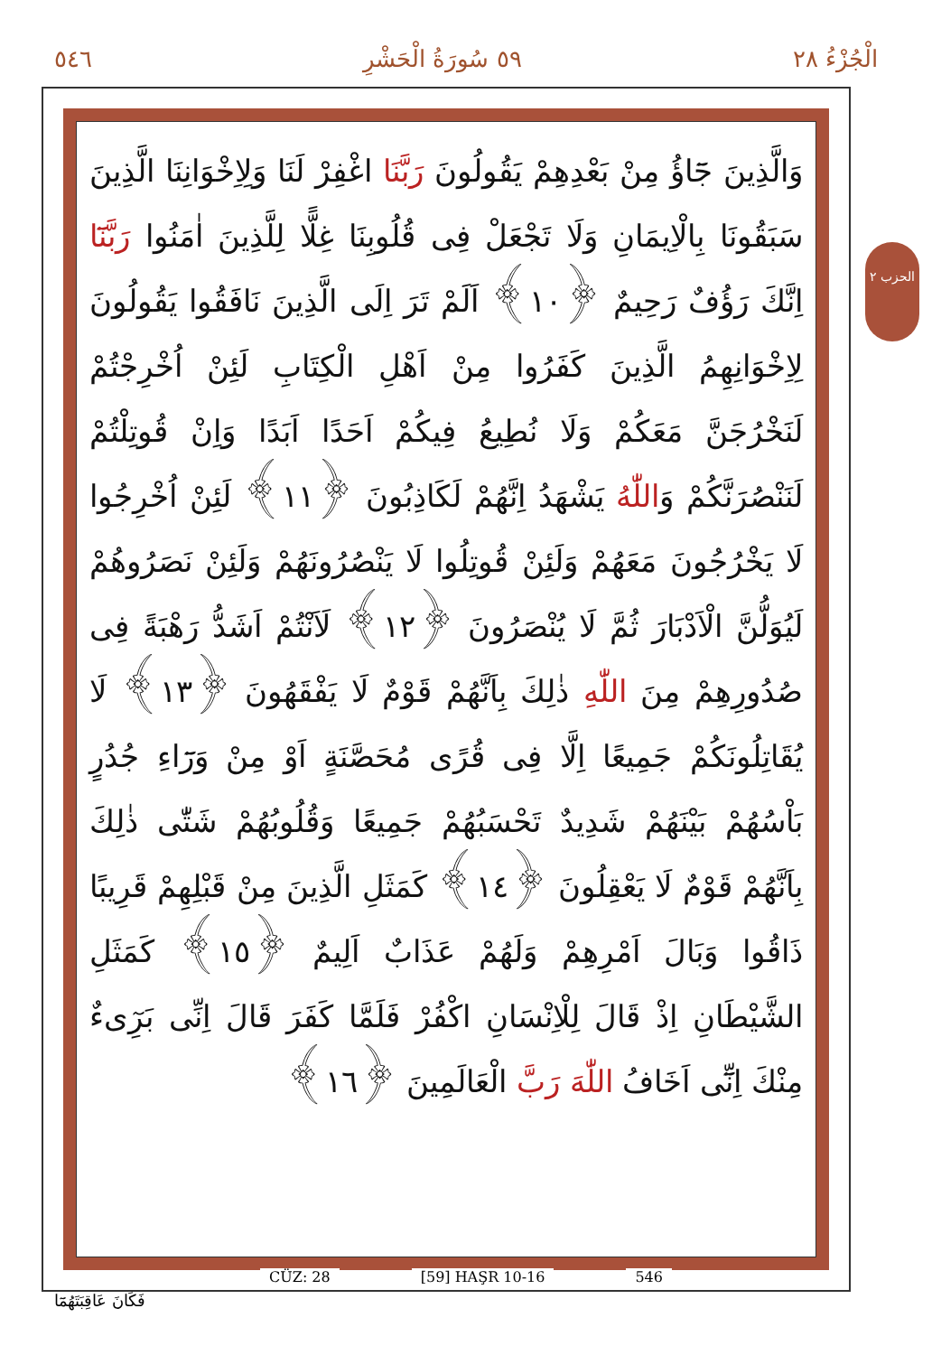٥٤٦ ٥٩ سُورَةُ الْحَشْرِ الْجُزْءُ ٢٨
وَالَّذِينَ جَٓاؤُ مِنْ بَعْدِهِمْ يَقُولُونَ رَبَّنَا اغْفِرْ لَنَا وَلِاِخْوَانِنَا الَّذِينَ سَبَقُونَا بِالْاِيمَانِ وَلَا تَجْعَلْ فِى قُلُوبِنَا غِلًّا لِلَّذِينَ اٰمَنُوا رَبَّنَٓا اِنَّكَ رَؤُفٌ رَحِيمٌ ﴿١٠﴾ اَلَمْ تَرَ اِلَى الَّذِينَ نَافَقُوا يَقُولُونَ لِاِخْوَانِهِمُ الَّذِينَ كَفَرُوا مِنْ اَهْلِ الْكِتَابِ لَئِنْ اُخْرِجْتُمْ لَنَخْرُجَنَّ مَعَكُمْ وَلَا نُطِيعُ فِيكُمْ اَحَدًا اَبَدًا وَاِنْ قُوتِلْتُمْ لَنَنْصُرَنَّكُمْ وَاللّٰهُ يَشْهَدُ اِنَّهُمْ لَكَاذِبُونَ ﴿١١﴾ لَئِنْ اُخْرِجُوا لَا يَخْرُجُونَ مَعَهُمْ وَلَئِنْ قُوتِلُوا لَا يَنْصُرُونَهُمْ وَلَئِنْ نَصَرُوهُمْ لَيُوَلُّنَّ الْاَدْبَارَ ثُمَّ لَا يُنْصَرُونَ ﴿١٢﴾ لَاَنْتُمْ اَشَدُّ رَهْبَةً فِى صُدُورِهِمْ مِنَ اللّٰهِ ذٰلِكَ بِاَنَّهُمْ قَوْمٌ لَا يَفْقَهُونَ ﴿١٣﴾ لَا يُقَاتِلُونَكُمْ جَمِيعًا اِلَّا فِى قُرًى مُحَصَّنَةٍ اَوْ مِنْ وَرَٓاءِ جُدُرٍ بَاْسُهُمْ بَيْنَهُمْ شَدِيدٌ تَحْسَبُهُمْ جَمِيعًا وَقُلُوبُهُمْ شَتّٰى ذٰلِكَ بِاَنَّهُمْ قَوْمٌ لَا يَعْقِلُونَ ﴿١٤﴾ كَمَثَلِ الَّذِينَ مِنْ قَبْلِهِمْ قَرِيبًا ذَاقُوا وَبَالَ اَمْرِهِمْ وَلَهُمْ عَذَابٌ اَلِيمٌ ﴿١٥﴾ كَمَثَلِ الشَّيْطَانِ اِذْ قَالَ لِلْاِنْسَانِ اكْفُرْ فَلَمَّا كَفَرَ قَالَ اِنِّى بَرِٓیءٌ مِنْكَ اِنِّٓى اَخَافُ اللّٰهَ رَبَّ الْعَالَمِينَ ﴿١٦﴾
الحزب ٢
CÜZ: 28 [59] HAŞR 10-16 546
فَكَانَ عَاقِبَتَهُمَٓا